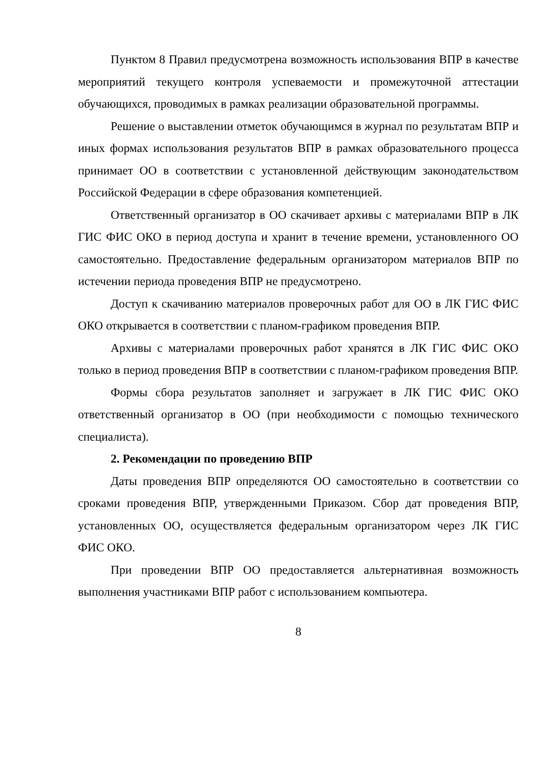Пунктом 8 Правил предусмотрена возможность использования ВПР в качестве мероприятий текущего контроля успеваемости и промежуточной аттестации обучающихся, проводимых в рамках реализации образовательной программы.
Решение о выставлении отметок обучающимся в журнал по результатам ВПР и иных формах использования результатов ВПР в рамках образовательного процесса принимает ОО в соответствии с установленной действующим законодательством Российской Федерации в сфере образования компетенцией.
Ответственный организатор в ОО скачивает архивы с материалами ВПР в ЛК ГИС ФИС ОКО в период доступа и хранит в течение времени, установленного ОО самостоятельно. Предоставление федеральным организатором материалов ВПР по истечении периода проведения ВПР не предусмотрено.
Доступ к скачиванию материалов проверочных работ для ОО в ЛК ГИС ФИС ОКО открывается в соответствии с планом-графиком проведения ВПР.
Архивы с материалами проверочных работ хранятся в ЛК ГИС ФИС ОКО только в период проведения ВПР в соответствии с планом-графиком проведения ВПР.
Формы сбора результатов заполняет и загружает в ЛК ГИС ФИС ОКО ответственный организатор в ОО (при необходимости с помощью технического специалиста).
2. Рекомендации по проведению ВПР
Даты проведения ВПР определяются ОО самостоятельно в соответствии со сроками проведения ВПР, утвержденными Приказом. Сбор дат проведения ВПР, установленных ОО, осуществляется федеральным организатором через ЛК ГИС ФИС ОКО.
При проведении ВПР ОО предоставляется альтернативная возможность выполнения участниками ВПР работ с использованием компьютера.
8